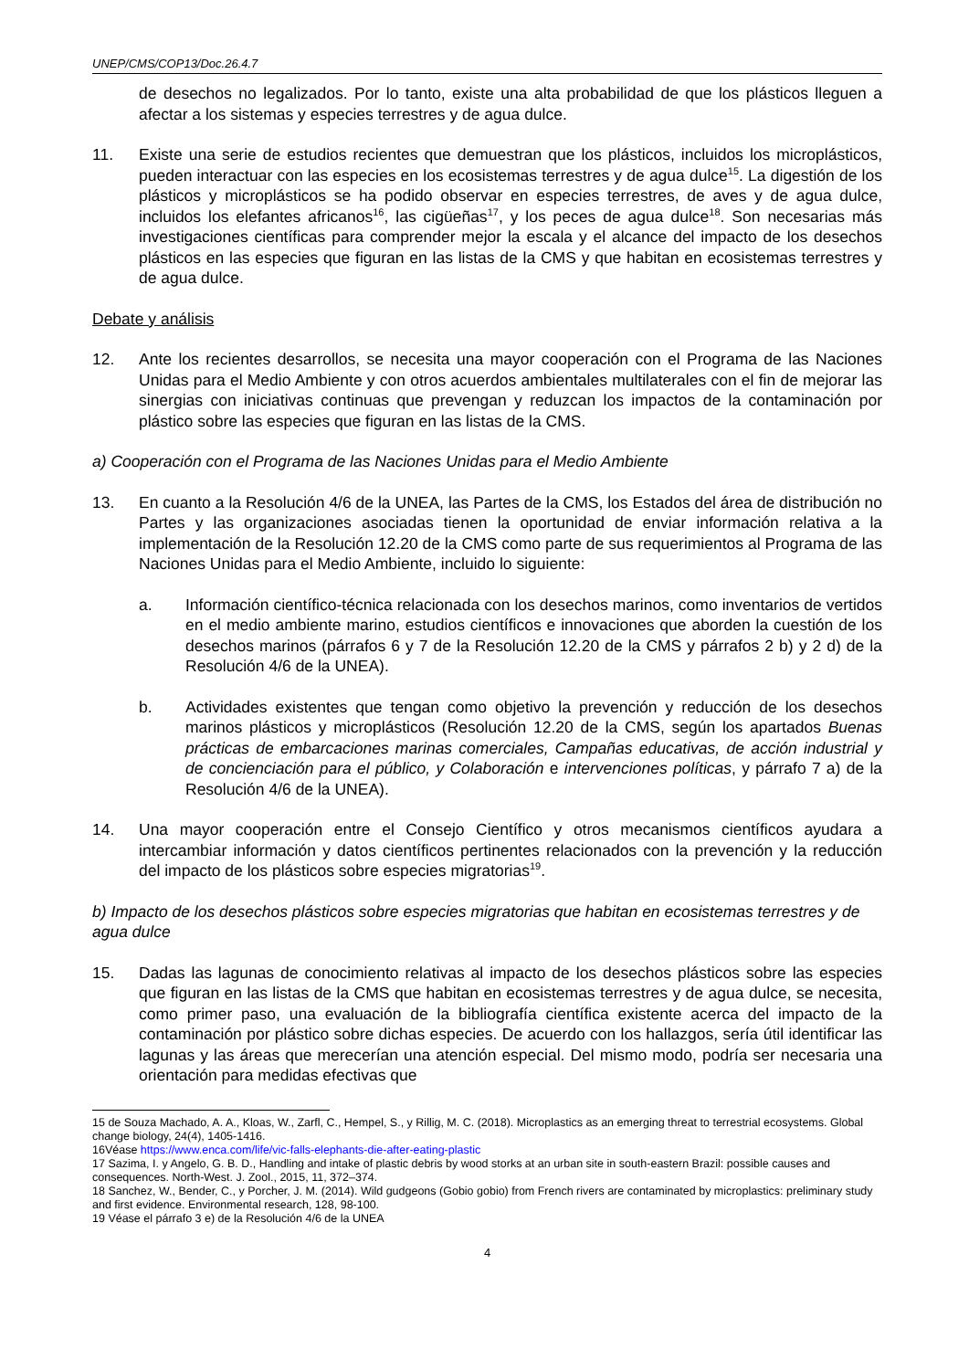UNEP/CMS/COP13/Doc.26.4.7
de desechos no legalizados. Por lo tanto, existe una alta probabilidad de que los plásticos lleguen a afectar a los sistemas y especies terrestres y de agua dulce.
11. Existe una serie de estudios recientes que demuestran que los plásticos, incluidos los microplásticos, pueden interactuar con las especies en los ecosistemas terrestres y de agua dulce<sup>15</sup>. La digestión de los plásticos y microplásticos se ha podido observar en especies terrestres, de aves y de agua dulce, incluidos los elefantes africanos<sup>16</sup>, las cigüeñas<sup>17</sup>, y los peces de agua dulce<sup>18</sup>. Son necesarias más investigaciones científicas para comprender mejor la escala y el alcance del impacto de los desechos plásticos en las especies que figuran en las listas de la CMS y que habitan en ecosistemas terrestres y de agua dulce.
Debate y análisis
12. Ante los recientes desarrollos, se necesita una mayor cooperación con el Programa de las Naciones Unidas para el Medio Ambiente y con otros acuerdos ambientales multilaterales con el fin de mejorar las sinergias con iniciativas continuas que prevengan y reduzcan los impactos de la contaminación por plástico sobre las especies que figuran en las listas de la CMS.
a) Cooperación con el Programa de las Naciones Unidas para el Medio Ambiente
13. En cuanto a la Resolución 4/6 de la UNEA, las Partes de la CMS, los Estados del área de distribución no Partes y las organizaciones asociadas tienen la oportunidad de enviar información relativa a la implementación de la Resolución 12.20 de la CMS como parte de sus requerimientos al Programa de las Naciones Unidas para el Medio Ambiente, incluido lo siguiente:
a. Información científico-técnica relacionada con los desechos marinos, como inventarios de vertidos en el medio ambiente marino, estudios científicos e innovaciones que aborden la cuestión de los desechos marinos (párrafos 6 y 7 de la Resolución 12.20 de la CMS y párrafos 2 b) y 2 d) de la Resolución 4/6 de la UNEA).
b. Actividades existentes que tengan como objetivo la prevención y reducción de los desechos marinos plásticos y microplásticos (Resolución 12.20 de la CMS, según los apartados Buenas prácticas de embarcaciones marinas comerciales, Campañas educativas, de acción industrial y de concienciación para el público, y Colaboración e intervenciones políticas, y párrafo 7 a) de la Resolución 4/6 de la UNEA).
14. Una mayor cooperación entre el Consejo Científico y otros mecanismos científicos ayudara a intercambiar información y datos científicos pertinentes relacionados con la prevención y la reducción del impacto de los plásticos sobre especies migratorias<sup>19</sup>.
b) Impacto de los desechos plásticos sobre especies migratorias que habitan en ecosistemas terrestres y de agua dulce
15. Dadas las lagunas de conocimiento relativas al impacto de los desechos plásticos sobre las especies que figuran en las listas de la CMS que habitan en ecosistemas terrestres y de agua dulce, se necesita, como primer paso, una evaluación de la bibliografía científica existente acerca del impacto de la contaminación por plástico sobre dichas especies. De acuerdo con los hallazgos, sería útil identificar las lagunas y las áreas que merecerían una atención especial. Del mismo modo, podría ser necesaria una orientación para medidas efectivas que
15 de Souza Machado, A. A., Kloas, W., Zarfl, C., Hempel, S., y Rillig, M. C. (2018). Microplastics as an emerging threat to terrestrial ecosystems. Global change biology, 24(4), 1405-1416.
16Véase https://www.enca.com/life/vic-falls-elephants-die-after-eating-plastic
17 Sazima, I. y Angelo, G. B. D., Handling and intake of plastic debris by wood storks at an urban site in south-eastern Brazil: possible causes and consequences. North-West. J. Zool., 2015, 11, 372–374.
18 Sanchez, W., Bender, C., y Porcher, J. M. (2014). Wild gudgeons (Gobio gobio) from French rivers are contaminated by microplastics: preliminary study and first evidence. Environmental research, 128, 98-100.
19 Véase el párrafo 3 e) de la Resolución 4/6 de la UNEA
4